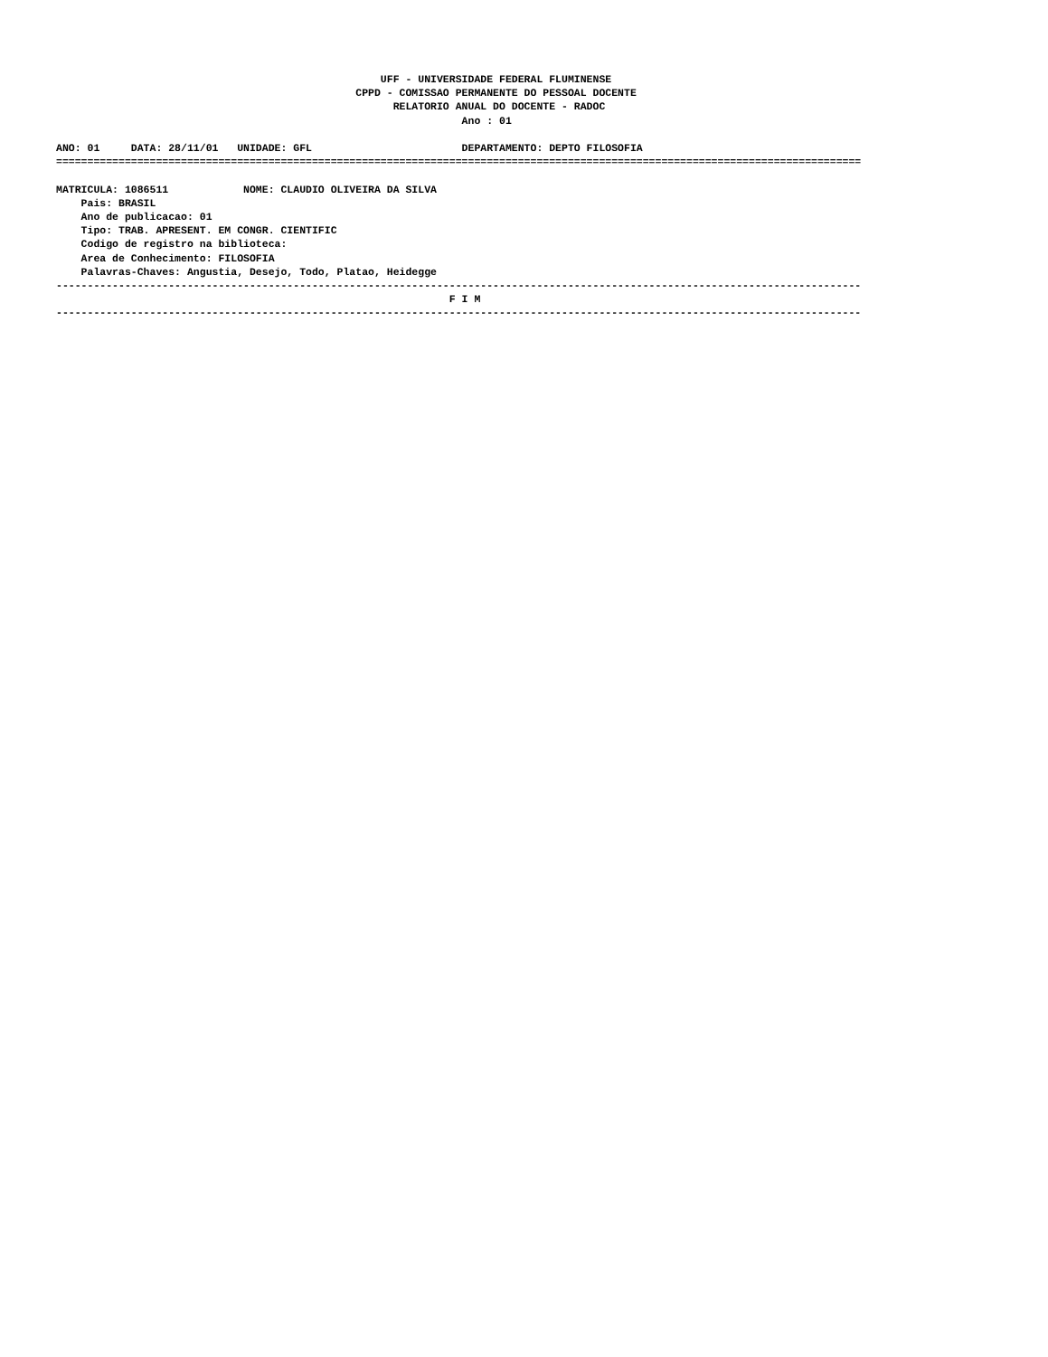UFF - UNIVERSIDADE FEDERAL FLUMINENSE
                                                CPPD - COMISSAO PERMANENTE DO PESSOAL DOCENTE
                                                      RELATORIO ANUAL DO DOCENTE - RADOC
                                                                 Ano : 01

ANO: 01     DATA: 28/11/01   UNIDADE: GFL                        DEPARTAMENTO: DEPTO FILOSOFIA
=================================================================================================================================

MATRICULA: 1086511            NOME: CLAUDIO OLIVEIRA DA SILVA
    Pais: BRASIL
    Ano de publicacao: 01
    Tipo: TRAB. APRESENT. EM CONGR. CIENTIFIC
    Codigo de registro na biblioteca:
    Area de Conhecimento: FILOSOFIA
    Palavras-Chaves: Angustia, Desejo, Todo, Platao, Heidegge
---------------------------------------------------------------------------------------------------------------------------------
                                                               F I M
---------------------------------------------------------------------------------------------------------------------------------